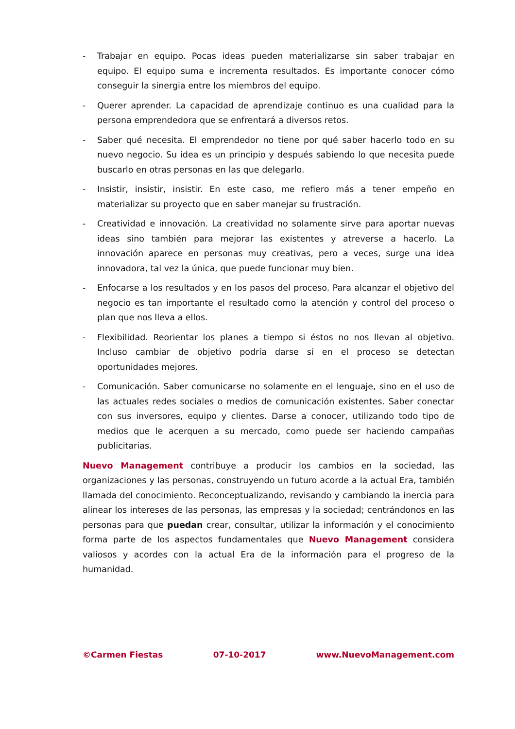- Trabajar en equipo. Pocas ideas pueden materializarse sin saber trabajar en equipo. El equipo suma e incrementa resultados. Es importante conocer cómo conseguir la sinergia entre los miembros del equipo.
- Querer aprender. La capacidad de aprendizaje continuo es una cualidad para la persona emprendedora que se enfrentará a diversos retos.
- Saber qué necesita. El emprendedor no tiene por qué saber hacerlo todo en su nuevo negocio. Su idea es un principio y después sabiendo lo que necesita puede buscarlo en otras personas en las que delegarlo.
- Insistir, insistir, insistir. En este caso, me refiero más a tener empeño en materializar su proyecto que en saber manejar su frustración.
- Creatividad e innovación. La creatividad no solamente sirve para aportar nuevas ideas sino también para mejorar las existentes y atreverse a hacerlo. La innovación aparece en personas muy creativas, pero a veces, surge una idea innovadora, tal vez la única, que puede funcionar muy bien.
- Enfocarse a los resultados y en los pasos del proceso. Para alcanzar el objetivo del negocio es tan importante el resultado como la atención y control del proceso o plan que nos lleva a ellos.
- Flexibilidad. Reorientar los planes a tiempo si éstos no nos llevan al objetivo. Incluso cambiar de objetivo podría darse si en el proceso se detectan oportunidades mejores.
- Comunicación. Saber comunicarse no solamente en el lenguaje, sino en el uso de las actuales redes sociales o medios de comunicación existentes. Saber conectar con sus inversores, equipo y clientes. Darse a conocer, utilizando todo tipo de medios que le acerquen a su mercado, como puede ser haciendo campañas publicitarias.
Nuevo Management contribuye a producir los cambios en la sociedad, las organizaciones y las personas, construyendo un futuro acorde a la actual Era, también llamada del conocimiento. Reconceptualizando, revisando y cambiando la inercia para alinear los intereses de las personas, las empresas y la sociedad; centrándonos en las personas para que puedan crear, consultar, utilizar la información y el conocimiento forma parte de los aspectos fundamentales que Nuevo Management considera valiosos y acordes con la actual Era de la información para el progreso de la humanidad.
©Carmen Fiestas 07-10-2017 www.NuevoManagement.com